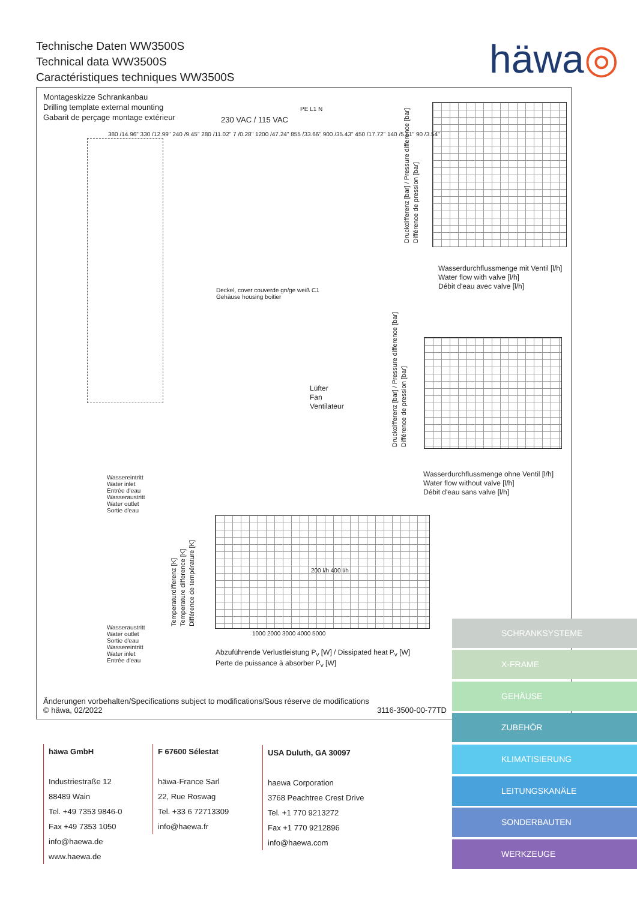Technische Daten WW3500S
Technical data WW3500S
Caractéristiques techniques WW3500S
häwa◎
Montageskizze Schrankanbau
Drilling template external mounting
Gabarit de perçage montage extérieur
230 VAC / 115 VAC
380 /14.96" 330 /12.99" 240 /9.45" 280 /11.02" 7 /0.28" 1200 /47.24" 855 /33.66" 900 /35.43" 450 /17.72" 140 /5.51" 90 /3.54"
PE L1 N
Deckel, cover couverde gn/ge weiß C1
Gehäuse housing boitier
Lüfter
Fan
Ventilateur
Druckdifferenz [bar] / Pressure difference [bar]
Différence de pression [bar]
Wasserdurchflussmenge mit Ventil [l/h]
Water flow with valve [l/h]
Débit d'eau avec valve [l/h]
Druckdifferenz [bar] / Pressure difference [bar]
Différence de pression [bar]
Wasserdurchflussmenge ohne Ventil [l/h]
Water flow without valve [l/h]
Débit d'eau sans valve [l/h]
Wassereintritt
Water inlet
Entrée d'eau
Wasseraustritt
Water outlet
Sortie d'eau
Wasseraustritt
Water outlet
Sortie d'eau
Wassereintritt
Water inlet
Entrée d'eau
Temperaturdifferenz [K]
Temperature difference [K]
Différence de température [K]
1000 2000 3000 4000 5000
200 l/h 400 l/h
Abzuführende Verlustleistung P<sub>v</sub> [W] / Dissipated heat P<sub>v</sub> [W]
Perte de puissance à absorber P<sub>v</sub> [W]
Änderungen vorbehalten/Specifications subject to modifications/Sous réserve de modifications
© häwa, 02/2022 3116-3500-00-77TD
häwa GmbH
Industriestraße 12
88489 Wain
Tel. +49 7353 9846-0
Fax +49 7353 1050
info@haewa.de
www.haewa.de
F 67600 Sélestat
häwa-France Sarl
22, Rue Roswag
Tel. +33 6 72713309
info@haewa.fr
USA Duluth, GA 30097
haewa Corporation
3768 Peachtree Crest Drive
Tel. +1 770 9213272
Fax +1 770 9212896
info@haewa.com
SCHRANKSYSTEME
X-FRAME
GEHÄUSE
ZUBEHÖR
KLIMATISIERUNG
LEITUNGSKANÄLE
SONDERBAUTEN
WERKZEUGE